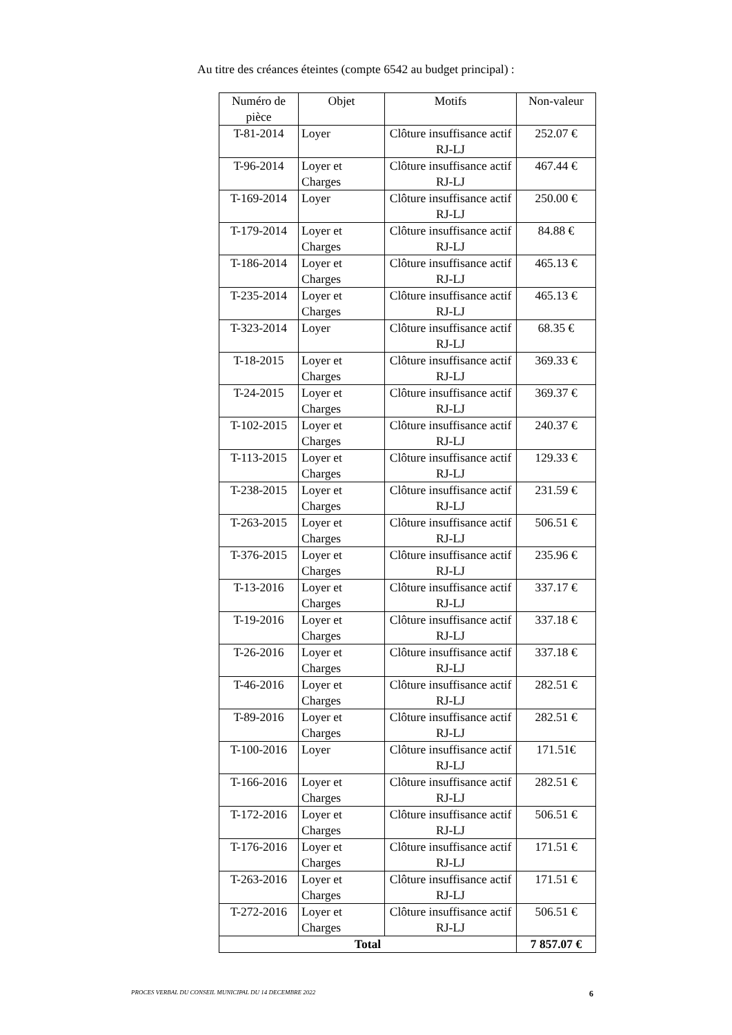Au titre des créances éteintes (compte 6542 au budget principal) :
| Numéro de pièce | Objet | Motifs | Non-valeur |
| --- | --- | --- | --- |
| T-81-2014 | Loyer | Clôture insuffisance actif RJ-LJ | 252.07 € |
| T-96-2014 | Loyer et Charges | Clôture insuffisance actif RJ-LJ | 467.44 € |
| T-169-2014 | Loyer | Clôture insuffisance actif RJ-LJ | 250.00 € |
| T-179-2014 | Loyer et Charges | Clôture insuffisance actif RJ-LJ | 84.88 € |
| T-186-2014 | Loyer et Charges | Clôture insuffisance actif RJ-LJ | 465.13 € |
| T-235-2014 | Loyer et Charges | Clôture insuffisance actif RJ-LJ | 465.13 € |
| T-323-2014 | Loyer | Clôture insuffisance actif RJ-LJ | 68.35 € |
| T-18-2015 | Loyer et Charges | Clôture insuffisance actif RJ-LJ | 369.33 € |
| T-24-2015 | Loyer et Charges | Clôture insuffisance actif RJ-LJ | 369.37 € |
| T-102-2015 | Loyer et Charges | Clôture insuffisance actif RJ-LJ | 240.37 € |
| T-113-2015 | Loyer et Charges | Clôture insuffisance actif RJ-LJ | 129.33 € |
| T-238-2015 | Loyer et Charges | Clôture insuffisance actif RJ-LJ | 231.59 € |
| T-263-2015 | Loyer et Charges | Clôture insuffisance actif RJ-LJ | 506.51 € |
| T-376-2015 | Loyer et Charges | Clôture insuffisance actif RJ-LJ | 235.96 € |
| T-13-2016 | Loyer et Charges | Clôture insuffisance actif RJ-LJ | 337.17 € |
| T-19-2016 | Loyer et Charges | Clôture insuffisance actif RJ-LJ | 337.18 € |
| T-26-2016 | Loyer et Charges | Clôture insuffisance actif RJ-LJ | 337.18 € |
| T-46-2016 | Loyer et Charges | Clôture insuffisance actif RJ-LJ | 282.51 € |
| T-89-2016 | Loyer et Charges | Clôture insuffisance actif RJ-LJ | 282.51 € |
| T-100-2016 | Loyer | Clôture insuffisance actif RJ-LJ | 171.51€ |
| T-166-2016 | Loyer et Charges | Clôture insuffisance actif RJ-LJ | 282.51 € |
| T-172-2016 | Loyer et Charges | Clôture insuffisance actif RJ-LJ | 506.51 € |
| T-176-2016 | Loyer et Charges | Clôture insuffisance actif RJ-LJ | 171.51 € |
| T-263-2016 | Loyer et Charges | Clôture insuffisance actif RJ-LJ | 171.51 € |
| T-272-2016 | Loyer et Charges | Clôture insuffisance actif RJ-LJ | 506.51 € |
| Total | | | 7 857.07 € |
PROCES VERBAL DU CONSEIL MUNICIPAL DU 14 DECEMBRE 2022 6